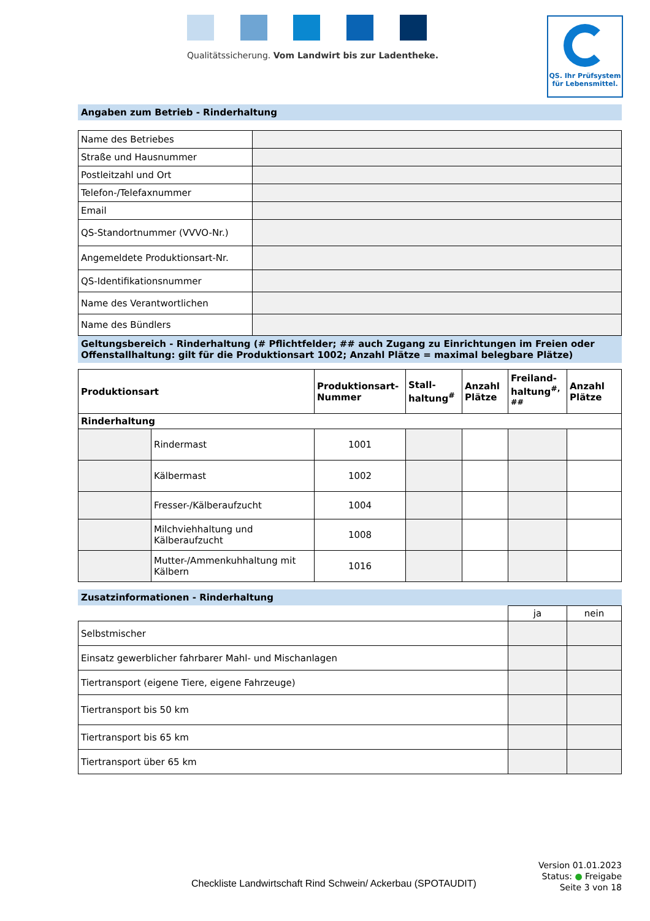Qualitätssicherung. Vom Landwirt bis zur Ladentheke.
QS. Ihr Prüfsystem
für Lebensmittel.
Angaben zum Betrieb - Rinderhaltung
| Name des Betriebes | |
| Straße und Hausnummer | |
| Postleitzahl und Ort | |
| Telefon-/Telefaxnummer | |
| Email | |
| QS-Standortnummer (VVVO-Nr.) | |
| Angemeldete Produktionsart-Nr. | |
| QS-Identifikationsnummer | |
| Name des Verantwortlichen | |
| Name des Bündlers | |
Geltungsbereich - Rinderhaltung (# Pflichtfelder; ## auch Zugang zu Einrichtungen im Freien oder Offenstallhaltung: gilt für die Produktionsart 1002; Anzahl Plätze = maximal belegbare Plätze)
| Produktionsart | | Produktionsart-Nummer | Stall-haltung<sup>#</sup> | Anzahl Plätze | Freiland-haltung<sup>#,</sup> <sup>##</sup> | Anzahl Plätze |
| --- | --- | --- | --- | --- | --- | --- |
| Rinderhaltung | | | | | | |
| | Rindermast | 1001 | | | | |
| | Kälbermast | 1002 | | | | |
| | Fresser-/Kälberaufzucht | 1004 | | | | |
| | Milchviehhaltung und Kälberaufzucht | 1008 | | | | |
| | Mutter-/Ammenkuhhaltung mit Kälbern | 1016 | | | | |
Zusatzinformationen - Rinderhaltung
| | ja | nein |
| Selbstmischer | | |
| Einsatz gewerblicher fahrbarer Mahl- und Mischanlagen | | |
| Tiertransport (eigene Tiere, eigene Fahrzeuge) | | |
| Tiertransport bis 50 km | | |
| Tiertransport bis 65 km | | |
| Tiertransport über 65 km | | |
Checkliste Landwirtschaft Rind Schwein/ Ackerbau (SPOTAUDIT)
Version 01.01.2023
Status: ● Freigabe
Seite 3 von 18